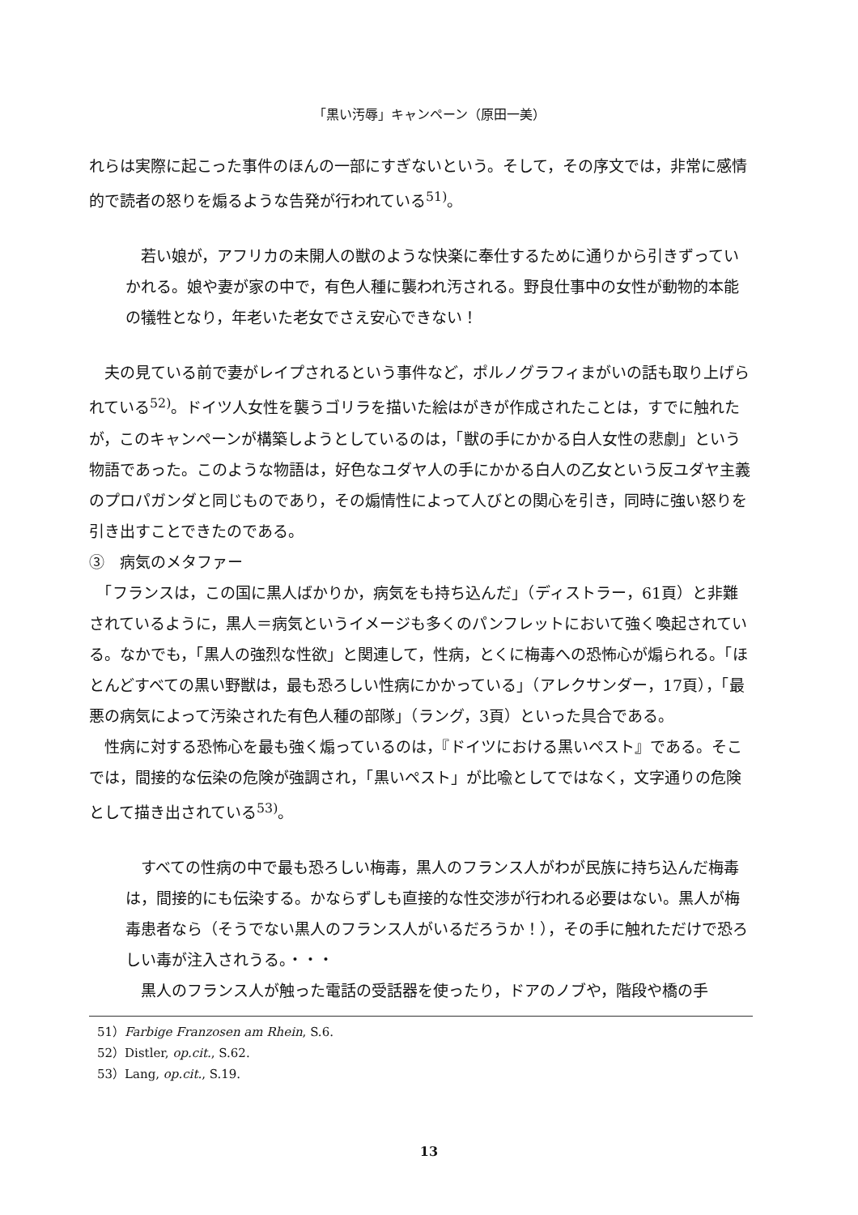「黒い汚辱」キャンペーン（原田一美）
れらは実際に起こった事件のほんの一部にすぎないという。そして，その序文では，非常に感情的で読者の怒りを煽るような告発が行われている<sup>51)</sup>。
　若い娘が，アフリカの未開人の獣のような快楽に奉仕するために通りから引きずっていかれる。娘や妻が家の中で，有色人種に襲われ汚される。野良仕事中の女性が動物的本能の犠牲となり，年老いた老女でさえ安心できない！
　夫の見ている前で妻がレイプされるという事件など，ポルノグラフィまがいの話も取り上げられている<sup>52)</sup>。ドイツ人女性を襲うゴリラを描いた絵はがきが作成されたことは，すでに触れたが，このキャンペーンが構築しようとしているのは，「獣の手にかかる白人女性の悲劇」という物語であった。このような物語は，好色なユダヤ人の手にかかる白人の乙女という反ユダヤ主義のプロパガンダと同じものであり，その煽情性によって人びとの関心を引き，同時に強い怒りを引き出すことできたのである。
③　病気のメタファー
　「フランスは，この国に黒人ばかりか，病気をも持ち込んだ」（ディストラー，61頁）と非難されているように，黒人＝病気というイメージも多くのパンフレットにおいて強く喚起されている。なかでも，「黒人の強烈な性欲」と関連して，性病，とくに梅毒への恐怖心が煽られる。「ほとんどすべての黒い野獣は，最も恐ろしい性病にかかっている」（アレクサンダー，17頁），「最悪の病気によって汚染された有色人種の部隊」（ラング，3頁）といった具合である。
　性病に対する恐怖心を最も強く煽っているのは，『ドイツにおける黒いペスト』である。そこでは，間接的な伝染の危険が強調され，「黒いペスト」が比喩としてではなく，文字通りの危険として描き出されている<sup>53)</sup>。
　すべての性病の中で最も恐ろしい梅毒，黒人のフランス人がわが民族に持ち込んだ梅毒は，間接的にも伝染する。かならずしも直接的な性交渉が行われる必要はない。黒人が梅毒患者なら（そうでない黒人のフランス人がいるだろうか！），その手に触れただけで恐ろしい毒が注入されうる。・・・
　黒人のフランス人が触った電話の受話器を使ったり，ドアのノブや，階段や橋の手
51）Farbige Franzosen am Rhein, S.6.
52）Distler, op.cit., S.62.
53）Lang, op.cit., S.19.
13